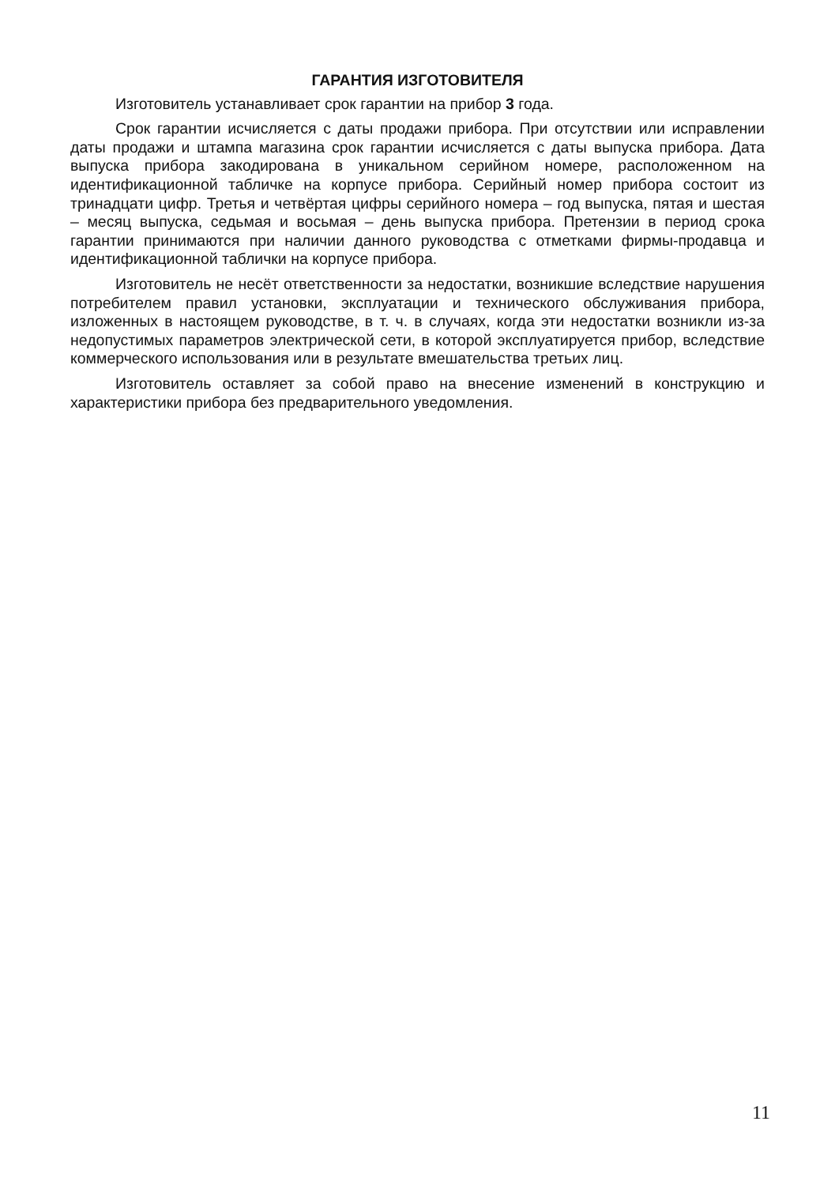ГАРАНТИЯ ИЗГОТОВИТЕЛЯ
Изготовитель устанавливает срок гарантии на прибор 3 года.
Срок гарантии исчисляется с даты продажи прибора. При отсутствии или исправлении даты продажи и штампа магазина срок гарантии исчисляется с даты выпуска прибора. Дата выпуска прибора закодирована в уникальном серийном номере, расположенном на идентификационной табличке на корпусе прибора. Серийный номер прибора состоит из тринадцати цифр. Третья и четвёртая цифры серийного номера – год выпуска, пятая и шестая – месяц выпуска, седьмая и восьмая – день выпуска прибора. Претензии в период срока гарантии принимаются при наличии данного руководства с отметками фирмы-продавца и идентификационной таблички на корпусе прибора.
Изготовитель не несёт ответственности за недостатки, возникшие вследствие нарушения потребителем правил установки, эксплуатации и технического обслуживания прибора, изложенных в настоящем руководстве, в т. ч. в случаях, когда эти недостатки возникли из-за недопустимых параметров электрической сети, в которой эксплуатируется прибор, вследствие коммерческого использования или в результате вмешательства третьих лиц.
Изготовитель оставляет за собой право на внесение изменений в конструкцию и характеристики прибора без предварительного уведомления.
11